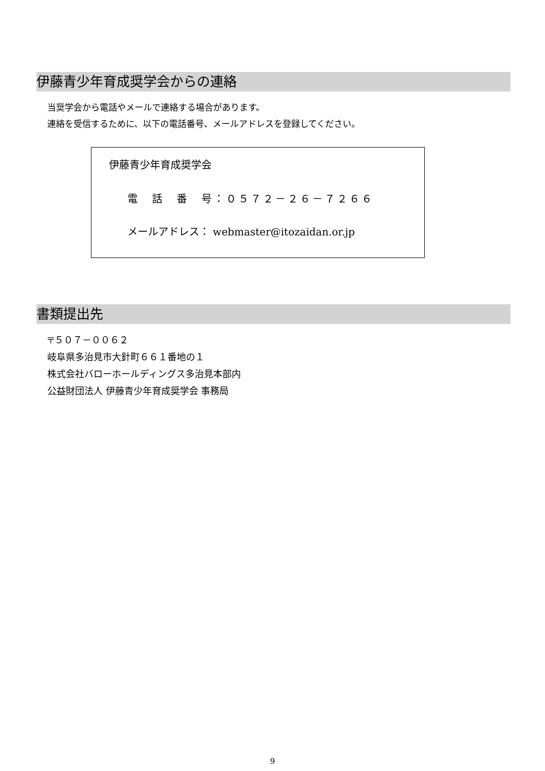伊藤青少年育成奨学会からの連絡
当奨学会から電話やメールで連絡する場合があります。
連絡を受信するために、以下の電話番号、メールアドレスを登録してください。
伊藤青少年育成奨学会
電　話　番　号：０５７２－２６－７２６６
メールアドレス： webmaster@itozaidan.or.jp
書類提出先
〒５０７－００６２
岐阜県多治見市大針町６６１番地の１
株式会社バローホールディングス多治見本部内
公益財団法人 伊藤青少年育成奨学会 事務局
9